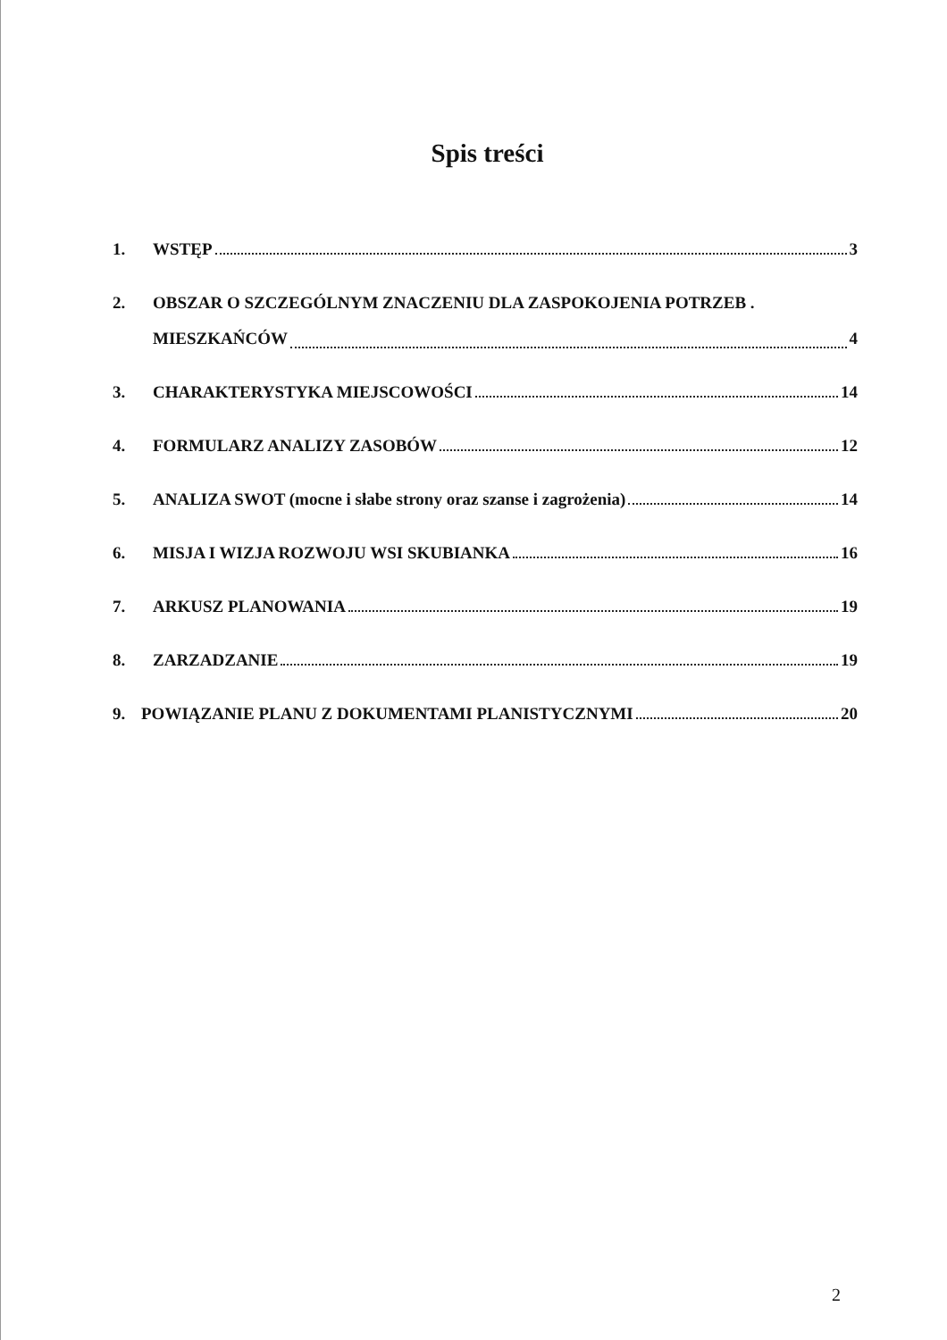Spis treści
1. WSTĘP 3
2. OBSZAR O SZCZEGÓLNYM ZNACZENIU DLA ZASPOKOJENIA POTRZEB .
MIESZKAŃCÓW 4
3. CHARAKTERYSTYKA MIEJSCOWOŚCI 14
4. FORMULARZ ANALIZY ZASOBÓW 12
5. ANALIZA SWOT (mocne i słabe strony oraz szanse i zagrożenia) 14
6. MISJA I WIZJA ROZWOJU WSI SKUBIANKA 16
7. ARKUSZ PLANOWANIA 19
8. ZARZADZANIE 19
9. POWIĄZANIE PLANU Z DOKUMENTAMI PLANISTYCZNYMI 20
2